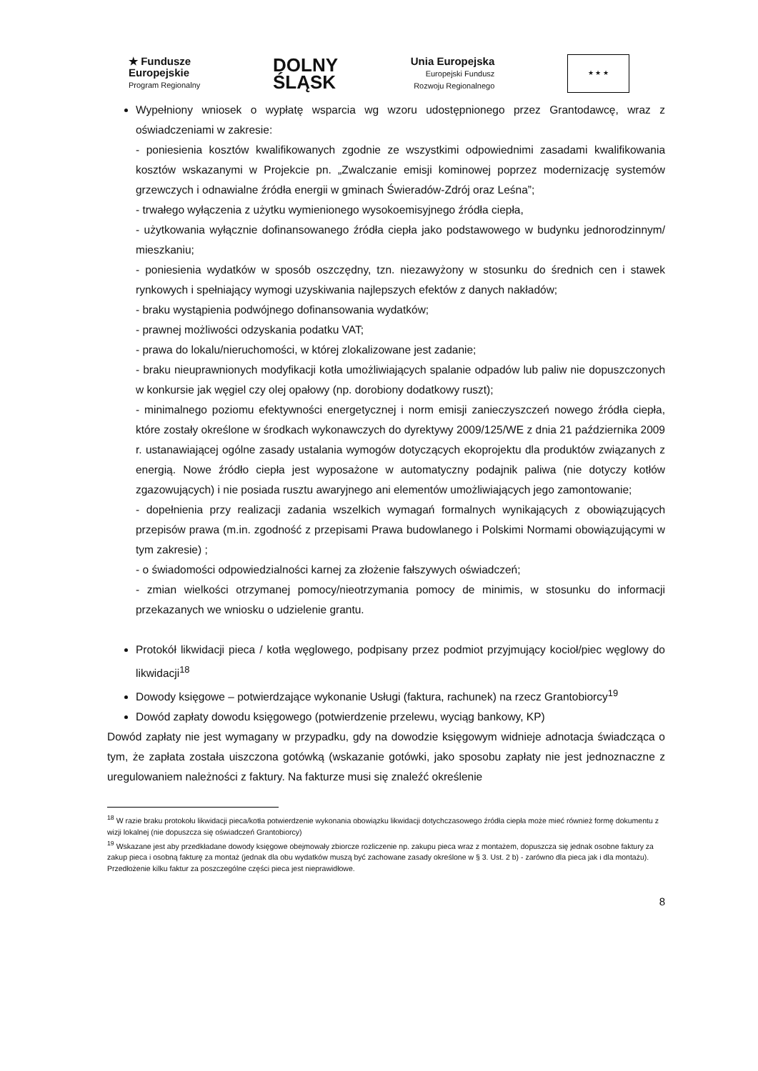★ Fundusze
Europejskie
Program Regionalny
DOLNY
ŚLĄSK
Unia Europejska
Europejski Fundusz
Rozwoju Regionalnego
★ ★ ★
Wypełniony wniosek o wypłatę wsparcia wg wzoru udostępnionego przez Grantodawcę, wraz z oświadczeniami w zakresie:
- poniesienia kosztów kwalifikowanych zgodnie ze wszystkimi odpowiednimi zasadami kwalifikowania kosztów wskazanymi w Projekcie pn. „Zwalczanie emisji kominowej poprzez modernizację systemów grzewczych i odnawialne źródła energii w gminach Świeradów-Zdrój oraz Leśna”;
- trwałego wyłączenia z użytku wymienionego wysokoemisyjnego źródła ciepła,
- użytkowania wyłącznie dofinansowanego źródła ciepła jako podstawowego w budynku jednorodzinnym/ mieszkaniu;
- poniesienia wydatków w sposób oszczędny, tzn. niezawyżony w stosunku do średnich cen i stawek rynkowych i spełniający wymogi uzyskiwania najlepszych efektów z danych nakładów;
- braku wystąpienia podwójnego dofinansowania wydatków;
- prawnej możliwości odzyskania podatku VAT;
- prawa do lokalu/nieruchomości, w której zlokalizowane jest zadanie;
- braku nieuprawnionych modyfikacji kotła umożliwiających spalanie odpadów lub paliw nie dopuszczonych w konkursie jak węgiel czy olej opałowy (np. dorobiony dodatkowy ruszt);
- minimalnego poziomu efektywności energetycznej i norm emisji zanieczyszczeń nowego źródła ciepła, które zostały określone w środkach wykonawczych do dyrektywy 2009/125/WE z dnia 21 października 2009 r. ustanawiającej ogólne zasady ustalania wymogów dotyczących ekoprojektu dla produktów związanych z energią. Nowe źródło ciepła jest wyposażone w automatyczny podajnik paliwa (nie dotyczy kotłów zgazowujących) i nie posiada rusztu awaryjnego ani elementów umożliwiających jego zamontowanie;
- dopełnienia przy realizacji zadania wszelkich wymagań formalnych wynikających z obowiązujących przepisów prawa (m.in. zgodność z przepisami Prawa budowlanego i Polskimi Normami obowiązującymi w tym zakresie) ;
- o świadomości odpowiedzialności karnej za złożenie fałszywych oświadczeń;
- zmian wielkości otrzymanej pomocy/nieotrzymania pomocy de minimis, w stosunku do informacji przekazanych we wniosku o udzielenie grantu.
Protokół likwidacji pieca / kotła węglowego, podpisany przez podmiot przyjmujący kocioł/piec węglowy do likwidacji<sup>18</sup>
Dowody księgowe – potwierdzające wykonanie Usługi (faktura, rachunek) na rzecz Grantobiorcy<sup>19</sup>
Dowód zapłaty dowodu księgowego (potwierdzenie przelewu, wyciąg bankowy, KP)
Dowód zapłaty nie jest wymagany w przypadku, gdy na dowodzie księgowym widnieje adnotacja świadcząca o tym, że zapłata została uiszczona gotówką (wskazanie gotówki, jako sposobu zapłaty nie jest jednoznaczne z uregulowaniem należności z faktury. Na fakturze musi się znaleźć określenie
<sup>18</sup> W razie braku protokołu likwidacji pieca/kotła potwierdzenie wykonania obowiązku likwidacji dotychczasowego źródła ciepła może mieć również formę dokumentu z wizji lokalnej (nie dopuszcza się oświadczeń Grantobiorcy)
<sup>19</sup> Wskazane jest aby przedkładane dowody księgowe obejmowały zbiorcze rozliczenie np. zakupu pieca wraz z montażem, dopuszcza się jednak osobne faktury za zakup pieca i osobną fakturę za montaż (jednak dla obu wydatków muszą być zachowane zasady określone w § 3. Ust. 2 b) - zarówno dla pieca jak i dla montażu). Przedłożenie kilku faktur za poszczególne części pieca jest nieprawidłowe.
8